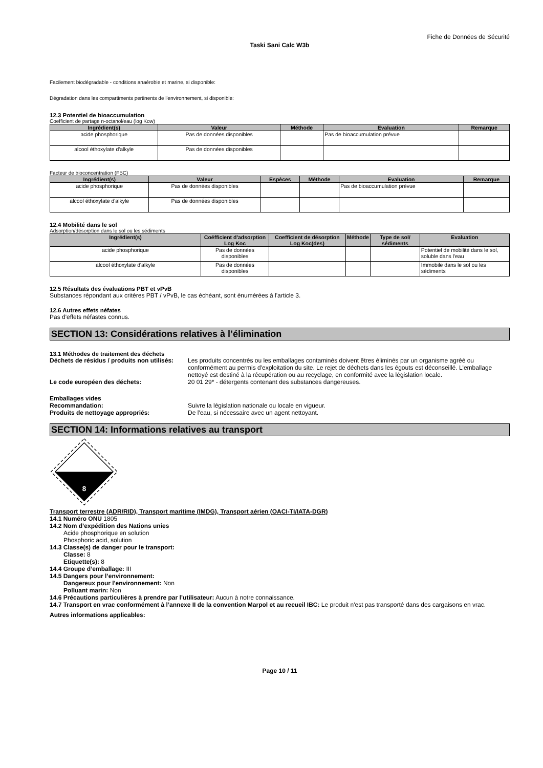Fiche de Données de Sécurité
Taski Sani Calc W3b
Facilement biodégradable - conditions anaérobie et marine, si disponible:
Dégradation dans les compartiments pertinents de l'environnement, si disponible:
12.3 Potentiel de bioaccumulation
Coefficient de partage n-octanol/eau (log Kow)
| Ingrédient(s) | Valeur | Méthode | Evaluation | Remarque |
| --- | --- | --- | --- | --- |
| acide phosphorique | Pas de données disponibles | | Pas de bioaccumulation prévue | |
| alcool éthoxylate d'alkyle | Pas de données disponibles | | | |
Facteur de bioconcentration (FBC)
| Ingrédient(s) | Valeur | Espèces | Méthode | Evaluation | Remarque |
| --- | --- | --- | --- | --- | --- |
| acide phosphorique | Pas de données disponibles | | | Pas de bioaccumulation prévue | |
| alcool éthoxylate d'alkyle | Pas de données disponibles | | | | |
12.4 Mobilité dans le sol
Adsorption/désorption dans le sol ou les sédiments
| Ingrédient(s) | Coéfficient d'adsorption Log Koc | Coefficient de désorption Log Koc(des) | Méthode | Type de sol/ sédiments | Evaluation |
| --- | --- | --- | --- | --- | --- |
| acide phosphorique | Pas de données disponibles | | | | Potentiel de mobilité dans le sol, soluble dans l'eau |
| alcool éthoxylate d'alkyle | Pas de données disponibles | | | | Immobile dans le sol ou les sédiments |
12.5 Résultats des évaluations PBT et vPvB
Substances répondant aux critères PBT / vPvB, le cas échéant, sont énumérées à l'article 3.
12.6 Autres effets néfates
Pas d'effets néfastes connus.
SECTION 13: Considérations relatives à l’élimination
13.1 Méthodes de traitement des déchets
Déchets de résidus / produits non utilisés:
Les produits concentrés ou les emballages contaminés doivent êtres éliminés par un organisme agréé ou conformément au permis d'exploitation du site. Le rejet de déchets dans les égouts est déconseillé. L'emballage nettoyé est destiné à la récupération ou au recyclage, en conformité avec la législation locale.
Le code européen des déchets: 20 01 29* - détergents contenant des substances dangereuses.
Emballages vides
Recommandation: Suivre la législation nationale ou locale en vigueur.
Produits de nettoyage appropriés: De l'eau, si nécessaire avec un agent nettoyant.
SECTION 14: Informations relatives au transport
8
Transport terrestre (ADR/RID), Transport maritime (IMDG), Transport aérien (OACI-TI/IATA-DGR)
14.1 Numéro ONU 1805
14.2 Nom d’expédition des Nations unies
Acide phosphorique en solution
Phosphoric acid, solution
14.3 Classe(s) de danger pour le transport:
Classe: 8
Etiquette(s): 8
14.4 Groupe d’emballage: III
14.5 Dangers pour l’environnement:
Dangereux pour l'environnement: Non
Polluant marin: Non
14.6 Précautions particulières à prendre par l’utilisateur: Aucun à notre connaissance.
14.7 Transport en vrac conformément à l’annexe II de la convention Marpol et au recueil IBC: Le produit n'est pas transporté dans des cargaisons en vrac.
Autres informations applicables:
Page 10 / 11